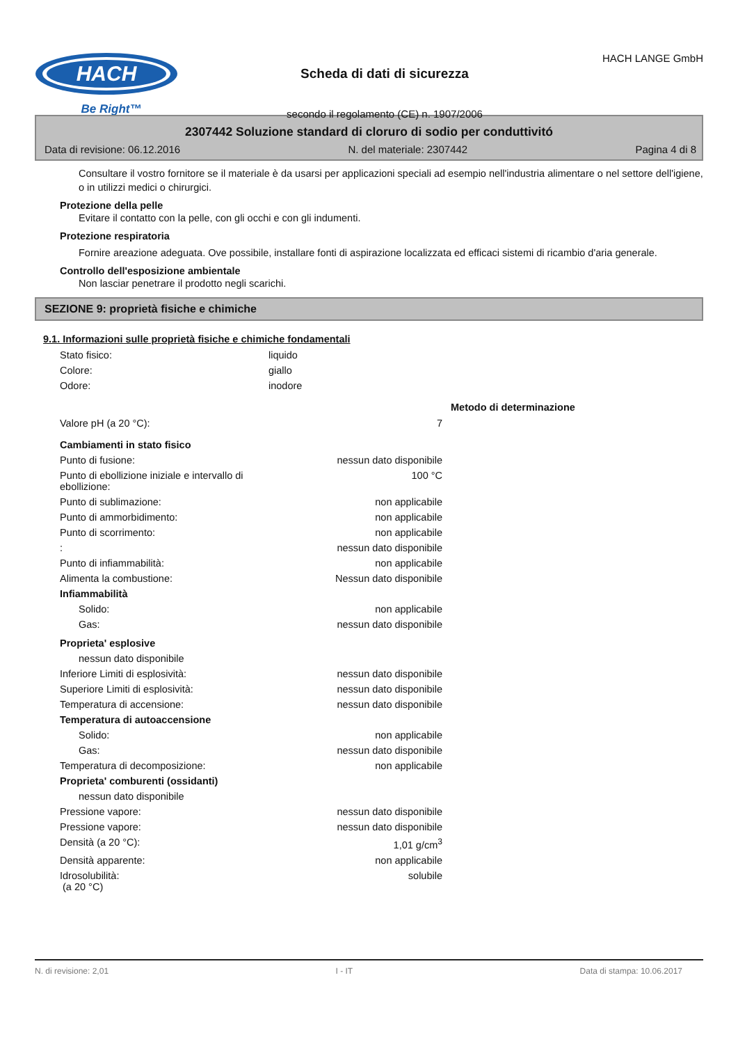HACH
Be Right™
Scheda di dati di sicurezza
secondo il regolamento (CE) n. 1907/2006
HACH LANGE GmbH
2307442 Soluzione standard di cloruro di sodio per conduttivitó
Data di revisione: 06.12.2016 N. del materiale: 2307442 Pagina 4 di 8
Consultare il vostro fornitore se il materiale è da usarsi per applicazioni speciali ad esempio nell'industria alimentare o nel settore dell'igiene, o in utilizzi medici o chirurgici.
Protezione della pelle
Evitare il contatto con la pelle, con gli occhi e con gli indumenti.
Protezione respiratoria
Fornire areazione adeguata. Ove possibile, installare fonti di aspirazione localizzata ed efficaci sistemi di ricambio d'aria generale.
Controllo dell'esposizione ambientale
Non lasciar penetrare il prodotto negli scarichi.
SEZIONE 9: proprietà fisiche e chimiche
9.1. Informazioni sulle proprietà fisiche e chimiche fondamentali
| Stato fisico: | liquido | | |
| Colore: | giallo | | |
| Odore: | inodore | | |
| | | | Metodo di determinazione |
| Valore pH (a 20 °C): | | 7 | |
| Cambiamenti in stato fisico | | | |
| Punto di fusione: | | nessun dato disponibile | |
| Punto di ebollizione iniziale e intervallo di ebollizione: | | 100 °C | |
| Punto di sublimazione: | | non applicabile | |
| Punto di ammorbidimento: | | non applicabile | |
| Punto di scorrimento: | | non applicabile | |
| : | | nessun dato disponibile | |
| Punto di infiammabilità: | | non applicabile | |
| Alimenta la combustione: | | Nessun dato disponibile | |
| Infiammabilità | | | |
| Solido: | | non applicabile | |
| Gas: | | nessun dato disponibile | |
| Proprieta' esplosive | | | |
| nessun dato disponibile | | | |
| Inferiore Limiti di esplosività: | | nessun dato disponibile | |
| Superiore Limiti di esplosività: | | nessun dato disponibile | |
| Temperatura di accensione: | | nessun dato disponibile | |
| Temperatura di autoaccensione | | | |
| Solido: | | non applicabile | |
| Gas: | | nessun dato disponibile | |
| Temperatura di decomposizione: | | non applicabile | |
| Proprieta' comburenti (ossidanti) | | | |
| nessun dato disponibile | | | |
| Pressione vapore: | | nessun dato disponibile | |
| Pressione vapore: | | nessun dato disponibile | |
| Densità (a 20 °C): | | 1,01 g/cm<sup>3</sup> | |
| Densità apparente: | | non applicabile | |
| Idrosolubilità: (a 20 °C) | | solubile | |
N. di revisione: 2,01 I - IT Data di stampa: 10.06.2017